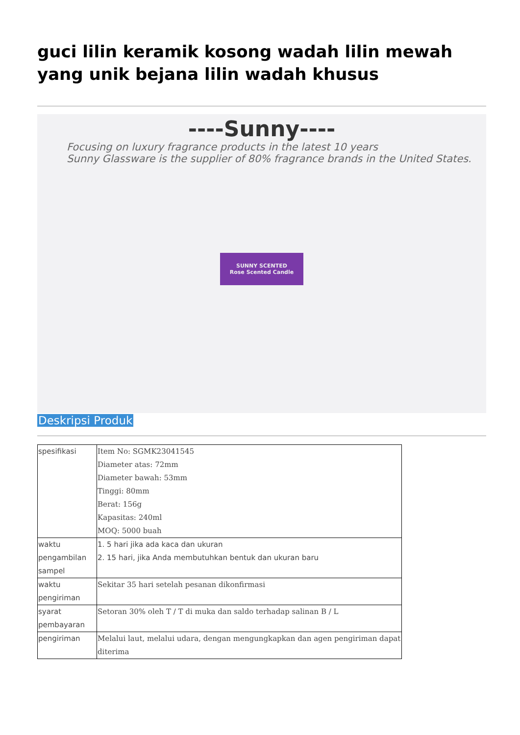guci lilin keramik kosong wadah lilin mewah yang unik bejana lilin wadah khusus
----Sunny----
Focusing on luxury fragrance products in the latest 10 years
Sunny Glassware is the supplier of 80% fragrance brands in the United States.
SUNNY SCENTED
Rose Scented Candle
Deskripsi Produk
| spesifikasi | Item No: SGMK23041545 Diameter atas: 72mm Diameter bawah: 53mm Tinggi: 80mm Berat: 156g Kapasitas: 240ml MOQ: 5000 buah |
| waktu pengambilan sampel | 1. 5 hari jika ada kaca dan ukuran 2. 15 hari, jika Anda membutuhkan bentuk dan ukuran baru |
| waktu pengiriman | Sekitar 35 hari setelah pesanan dikonfirmasi |
| syarat pembayaran | Setoran 30% oleh T / T di muka dan saldo terhadap salinan B / L |
| pengiriman | Melalui laut, melalui udara, dengan mengungkapkan dan agen pengiriman dapat diterima |